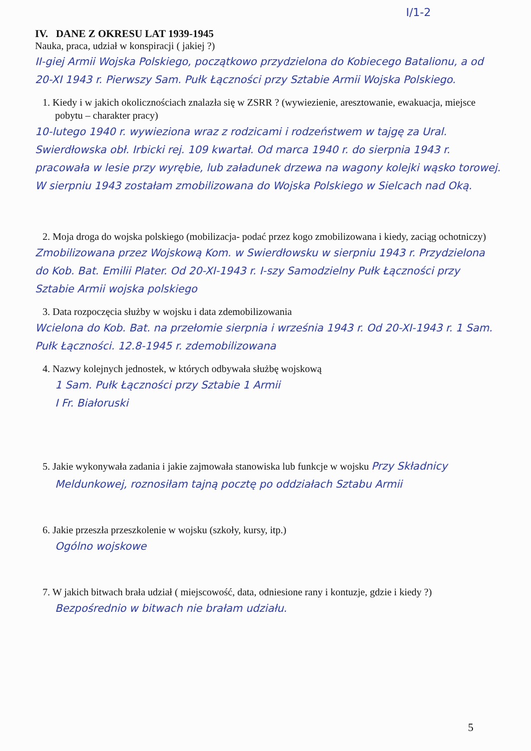I/1-2
IV. DANE Z OKRESU LAT 1939-1945
Nauka, praca, udział w konspiracji ( jakiej ?)
II-giej Armii Wojska Polskiego, początkowo przydzielona do Kobiecego Batalionu, a od 20-XI 1943 r. Pierwszy Sam. Pułk Łączności przy Sztabie Armii Wojska Polskiego.
1. Kiedy i w jakich okolicznościach znalazła się w ZSRR ? (wywiezienie, aresztowanie, ewakuacja, miejsce pobytu – charakter pracy)
10-lutego 1940 r. wywieziona wraz z rodzicami i rodzeństwem w tajgę za Ural. Swierdłowska obł. Irbicki rej. 109 kwartał. Od marca 1940 r. do sierpnia 1943 r. pracowała w lesie przy wyrębie, lub załadunek drzewa na wagony kolejki wąsko torowej. W sierpniu 1943 zostałam zmobilizowana do Wojska Polskiego w Sielcach nad Oką.
2. Moja droga do wojska polskiego (mobilizacja- podać przez kogo zmobilizowana i kiedy, zaciąg ochotniczy)
Zmobilizowana przez Wojskową Kom. w Swierdłowsku w sierpniu 1943 r. Przydzielona do Kob. Bat. Emilii Plater. Od 20-XI-1943 r. I-szy Samodzielny Pułk Łączności przy Sztabie Armii wojska polskiego
3. Data rozpoczęcia służby w wojsku i data zdemobilizowania
Wcielona do Kob. Bat. na przełomie sierpnia i września 1943 r. Od 20-XI-1943 r. 1 Sam. Pułk Łączności. 12.8-1945 r. zdemobilizowana
4. Nazwy kolejnych jednostek, w których odbywała służbę wojskową
1 Sam. Pułk Łączności przy Sztabie 1 Armii
I Fr. Białoruski
5. Jakie wykonywała zadania i jakie zajmowała stanowiska lub funkcje w wojsku Przy Składnicy Meldunkowej, roznosiłam tajną pocztę po oddziałach Sztabu Armii
6. Jakie przeszła przeszkolenie w wojsku (szkoły, kursy, itp.)
Ogólno wojskowe
7. W jakich bitwach brała udział ( miejscowość, data, odniesione rany i kontuzje, gdzie i kiedy ?)
Bezpośrednio w bitwach nie brałam udziału.
5